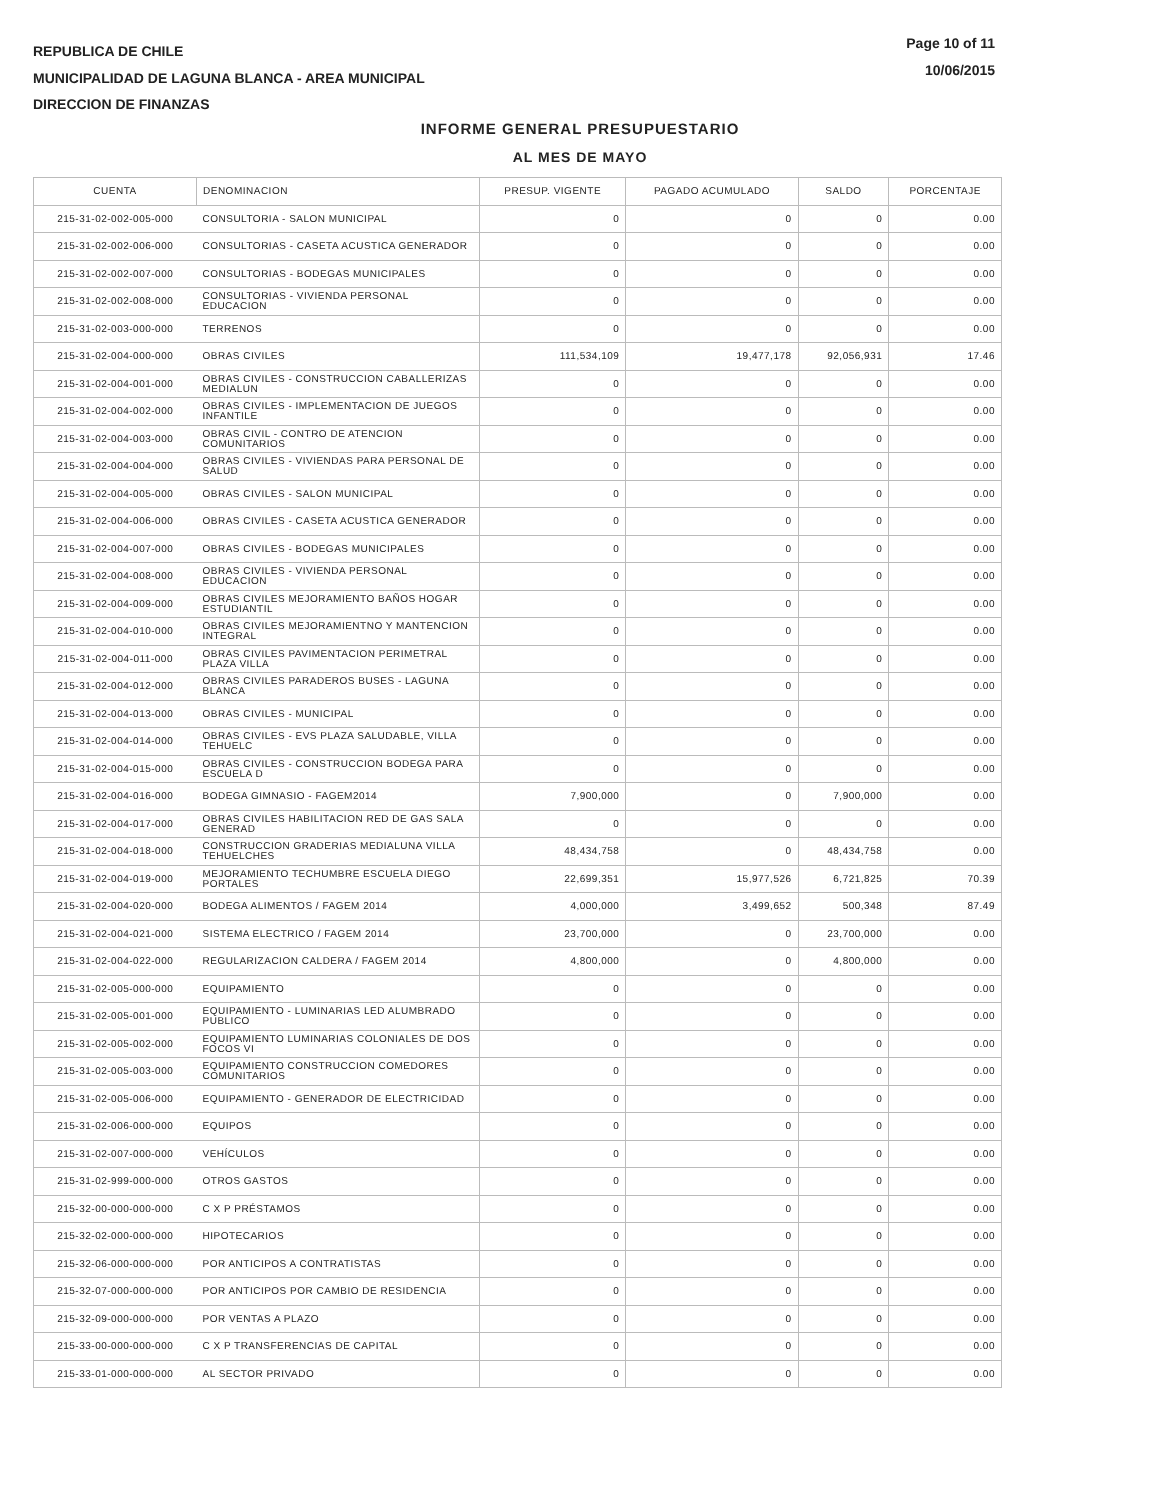REPUBLICA DE CHILE
MUNICIPALIDAD DE LAGUNA BLANCA - AREA MUNICIPAL
DIRECCION DE FINANZAS
Page 10 of 11
10/06/2015
INFORME GENERAL PRESUPUESTARIO
AL MES DE MAYO
| CUENTA | DENOMINACION | PRESUP. VIGENTE | PAGADO ACUMULADO | SALDO | PORCENTAJE |
| --- | --- | --- | --- | --- | --- |
| 215-31-02-002-005-000 | CONSULTORIA - SALON MUNICIPAL | 0 | 0 | 0 | 0.00 |
| 215-31-02-002-006-000 | CONSULTORIAS - CASETA ACUSTICA GENERADOR | 0 | 0 | 0 | 0.00 |
| 215-31-02-002-007-000 | CONSULTORIAS - BODEGAS MUNICIPALES | 0 | 0 | 0 | 0.00 |
| 215-31-02-002-008-000 | CONSULTORIAS - VIVIENDA PERSONAL EDUCACION | 0 | 0 | 0 | 0.00 |
| 215-31-02-003-000-000 | TERRENOS | 0 | 0 | 0 | 0.00 |
| 215-31-02-004-000-000 | OBRAS CIVILES | 111,534,109 | 19,477,178 | 92,056,931 | 17.46 |
| 215-31-02-004-001-000 | OBRAS CIVILES - CONSTRUCCION CABALLERIZAS MEDIALUN | 0 | 0 | 0 | 0.00 |
| 215-31-02-004-002-000 | OBRAS CIVILES - IMPLEMENTACION DE JUEGOS INFANTILE | 0 | 0 | 0 | 0.00 |
| 215-31-02-004-003-000 | OBRAS CIVIL - CONTRO DE ATENCION COMUNITARIOS | 0 | 0 | 0 | 0.00 |
| 215-31-02-004-004-000 | OBRAS CIVILES - VIVIENDAS PARA PERSONAL DE SALUD | 0 | 0 | 0 | 0.00 |
| 215-31-02-004-005-000 | OBRAS CIVILES - SALON MUNICIPAL | 0 | 0 | 0 | 0.00 |
| 215-31-02-004-006-000 | OBRAS CIVILES - CASETA ACUSTICA GENERADOR | 0 | 0 | 0 | 0.00 |
| 215-31-02-004-007-000 | OBRAS CIVILES - BODEGAS MUNICIPALES | 0 | 0 | 0 | 0.00 |
| 215-31-02-004-008-000 | OBRAS CIVILES - VIVIENDA PERSONAL EDUCACION | 0 | 0 | 0 | 0.00 |
| 215-31-02-004-009-000 | OBRAS CIVILES MEJORAMIENTO BAÑOS HOGAR ESTUDIANTIL | 0 | 0 | 0 | 0.00 |
| 215-31-02-004-010-000 | OBRAS CIVILES MEJORAMIENTNO Y MANTENCION INTEGRAL | 0 | 0 | 0 | 0.00 |
| 215-31-02-004-011-000 | OBRAS CIVILES PAVIMENTACION PERIMETRAL PLAZA VILLA | 0 | 0 | 0 | 0.00 |
| 215-31-02-004-012-000 | OBRAS CIVILES PARADEROS BUSES - LAGUNA BLANCA | 0 | 0 | 0 | 0.00 |
| 215-31-02-004-013-000 | OBRAS CIVILES - MUNICIPAL | 0 | 0 | 0 | 0.00 |
| 215-31-02-004-014-000 | OBRAS CIVILES - EVS PLAZA SALUDABLE, VILLA TEHUELC | 0 | 0 | 0 | 0.00 |
| 215-31-02-004-015-000 | OBRAS CIVILES - CONSTRUCCION BODEGA PARA ESCUELA D | 0 | 0 | 0 | 0.00 |
| 215-31-02-004-016-000 | BODEGA GIMNASIO - FAGEM2014 | 7,900,000 | 0 | 7,900,000 | 0.00 |
| 215-31-02-004-017-000 | OBRAS CIVILES HABILITACION RED DE GAS SALA GENERAD | 0 | 0 | 0 | 0.00 |
| 215-31-02-004-018-000 | CONSTRUCCION GRADERIAS MEDIALUNA VILLA TEHUELCHES | 48,434,758 | 0 | 48,434,758 | 0.00 |
| 215-31-02-004-019-000 | MEJORAMIENTO TECHUMBRE ESCUELA DIEGO PORTALES | 22,699,351 | 15,977,526 | 6,721,825 | 70.39 |
| 215-31-02-004-020-000 | BODEGA ALIMENTOS / FAGEM 2014 | 4,000,000 | 3,499,652 | 500,348 | 87.49 |
| 215-31-02-004-021-000 | SISTEMA ELECTRICO / FAGEM 2014 | 23,700,000 | 0 | 23,700,000 | 0.00 |
| 215-31-02-004-022-000 | REGULARIZACION CALDERA / FAGEM 2014 | 4,800,000 | 0 | 4,800,000 | 0.00 |
| 215-31-02-005-000-000 | EQUIPAMIENTO | 0 | 0 | 0 | 0.00 |
| 215-31-02-005-001-000 | EQUIPAMIENTO - LUMINARIAS LED ALUMBRADO PUBLICO | 0 | 0 | 0 | 0.00 |
| 215-31-02-005-002-000 | EQUIPAMIENTO LUMINARIAS COLONIALES DE DOS FOCOS VI | 0 | 0 | 0 | 0.00 |
| 215-31-02-005-003-000 | EQUIPAMIENTO CONSTRUCCION COMEDORES COMUNITARIOS | 0 | 0 | 0 | 0.00 |
| 215-31-02-005-006-000 | EQUIPAMIENTO - GENERADOR DE ELECTRICIDAD | 0 | 0 | 0 | 0.00 |
| 215-31-02-006-000-000 | EQUIPOS | 0 | 0 | 0 | 0.00 |
| 215-31-02-007-000-000 | VEHÍCULOS | 0 | 0 | 0 | 0.00 |
| 215-31-02-999-000-000 | OTROS GASTOS | 0 | 0 | 0 | 0.00 |
| 215-32-00-000-000-000 | C X P PRÉSTAMOS | 0 | 0 | 0 | 0.00 |
| 215-32-02-000-000-000 | HIPOTECARIOS | 0 | 0 | 0 | 0.00 |
| 215-32-06-000-000-000 | POR ANTICIPOS A CONTRATISTAS | 0 | 0 | 0 | 0.00 |
| 215-32-07-000-000-000 | POR ANTICIPOS POR CAMBIO DE RESIDENCIA | 0 | 0 | 0 | 0.00 |
| 215-32-09-000-000-000 | POR VENTAS A PLAZO | 0 | 0 | 0 | 0.00 |
| 215-33-00-000-000-000 | C X P TRANSFERENCIAS DE CAPITAL | 0 | 0 | 0 | 0.00 |
| 215-33-01-000-000-000 | AL SECTOR PRIVADO | 0 | 0 | 0 | 0.00 |